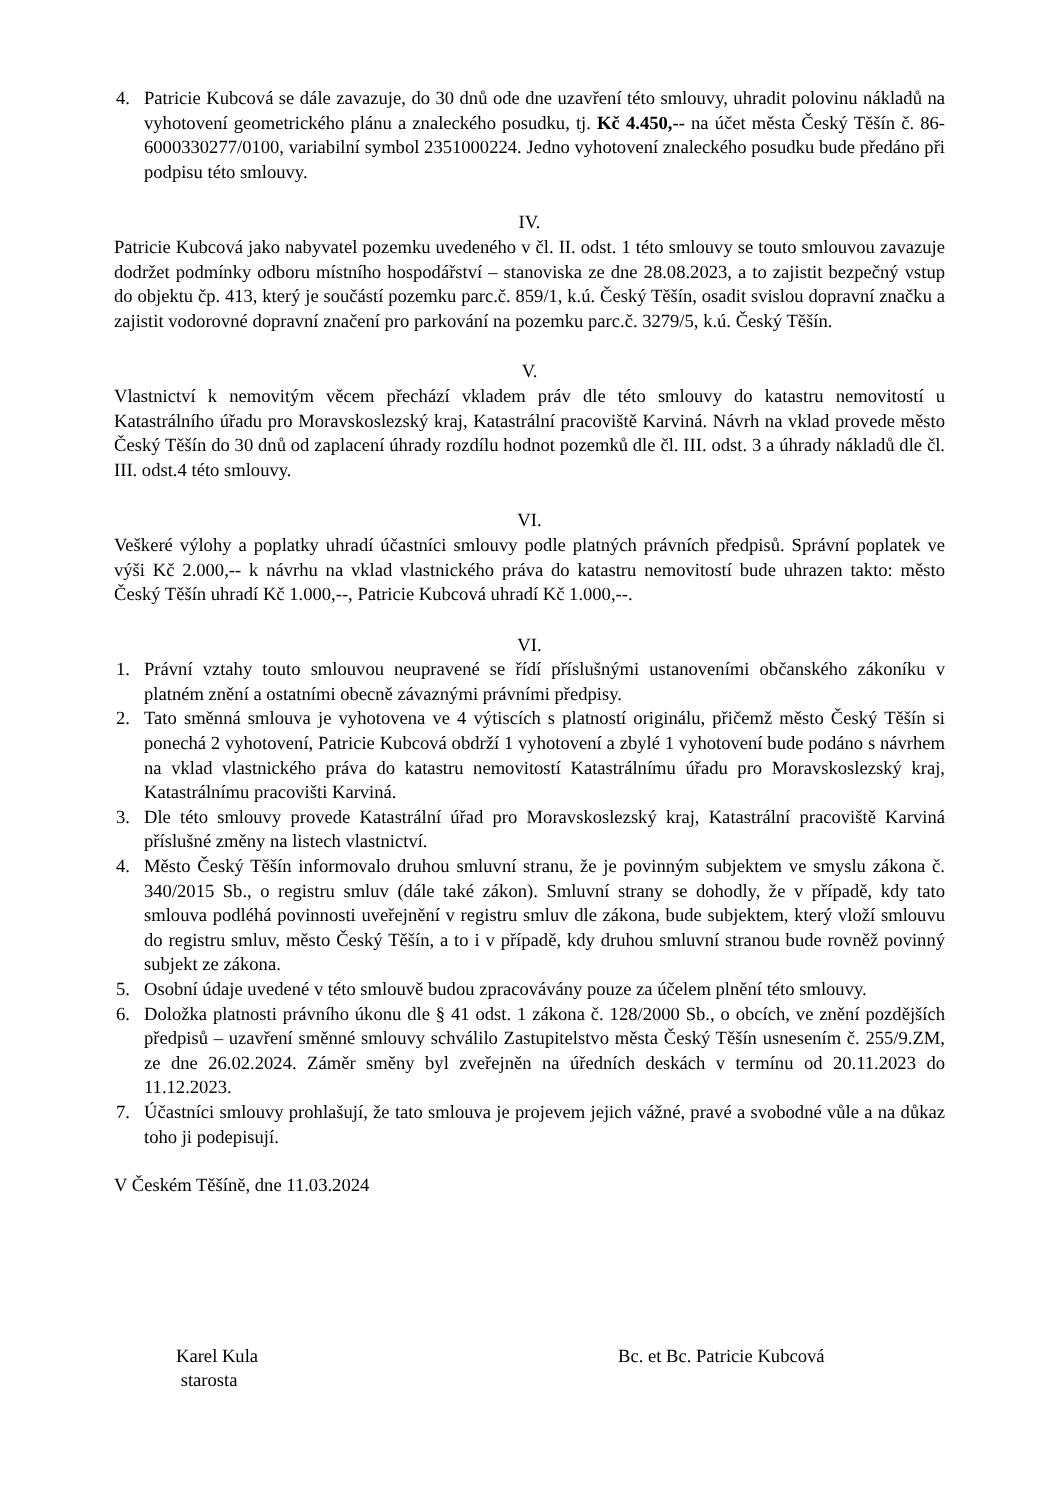4. Patricie Kubcová se dále zavazuje, do 30 dnů ode dne uzavření této smlouvy, uhradit polovinu nákladů na vyhotovení geometrického plánu a znaleckého posudku, tj. Kč 4.450,-- na účet města Český Těšín č. 86-6000330277/0100, variabilní symbol 2351000224. Jedno vyhotovení znaleckého posudku bude předáno při podpisu této smlouvy.
IV.
Patricie Kubcová jako nabyvatel pozemku uvedeného v čl. II. odst. 1 této smlouvy se touto smlouvou zavazuje dodržet podmínky odboru místního hospodářství – stanoviska ze dne 28.08.2023, a to zajistit bezpečný vstup do objektu čp. 413, který je součástí pozemku parc.č. 859/1, k.ú. Český Těšín, osadit svislou dopravní značku a zajistit vodorovné dopravní značení pro parkování na pozemku parc.č. 3279/5, k.ú. Český Těšín.
V.
Vlastnictví k nemovitým věcem přechází vkladem práv dle této smlouvy do katastru nemovitostí u Katastrálního úřadu pro Moravskoslezský kraj, Katastrální pracoviště Karviná. Návrh na vklad provede město Český Těšín do 30 dnů od zaplacení úhrady rozdílu hodnot pozemků dle čl. III. odst. 3 a úhrady nákladů dle čl. III. odst.4 této smlouvy.
VI.
Veškeré výlohy a poplatky uhradí účastníci smlouvy podle platných právních předpisů. Správní poplatek ve výši Kč 2.000,-- k návrhu na vklad vlastnického práva do katastru nemovitostí bude uhrazen takto: město Český Těšín uhradí Kč 1.000,--, Patricie Kubcová uhradí Kč 1.000,--.
VI.
1. Právní vztahy touto smlouvou neupravené se řídí příslušnými ustanoveními občanského zákoníku v platném znění a ostatními obecně závaznými právními předpisy.
2. Tato směnná smlouva je vyhotovena ve 4 výtiscích s platností originálu, přičemž město Český Těšín si ponechá 2 vyhotovení, Patricie Kubcová obdrží 1 vyhotovení a zbylé 1 vyhotovení bude podáno s návrhem na vklad vlastnického práva do katastru nemovitostí Katastrálnímu úřadu pro Moravskoslezský kraj, Katastrálnímu pracovišti Karviná.
3. Dle této smlouvy provede Katastrální úřad pro Moravskoslezský kraj, Katastrální pracoviště Karviná příslušné změny na listech vlastnictví.
4. Město Český Těšín informovalo druhou smluvní stranu, že je povinným subjektem ve smyslu zákona č. 340/2015 Sb., o registru smluv (dále také zákon). Smluvní strany se dohodly, že v případě, kdy tato smlouva podléhá povinnosti uveřejnění v registru smluv dle zákona, bude subjektem, který vloží smlouvu do registru smluv, město Český Těšín, a to i v případě, kdy druhou smluvní stranou bude rovněž povinný subjekt ze zákona.
5. Osobní údaje uvedené v této smlouvě budou zpracovávány pouze za účelem plnění této smlouvy.
6. Doložka platnosti právního úkonu dle § 41 odst. 1 zákona č. 128/2000 Sb., o obcích, ve znění pozdějších předpisů – uzavření směnné smlouvy schválilo Zastupitelstvo města Český Těšín usnesením č. 255/9.ZM, ze dne 26.02.2024. Záměr směny byl zveřejněn na úředních deskách v termínu od 20.11.2023 do 11.12.2023.
7. Účastníci smlouvy prohlašují, že tato smlouva je projevem jejich vážné, pravé a svobodné vůle a na důkaz toho ji podepisují.
V Českém Těšíně, dne 11.03.2024
Karel Kula
starosta
Bc. et Bc. Patricie Kubcová